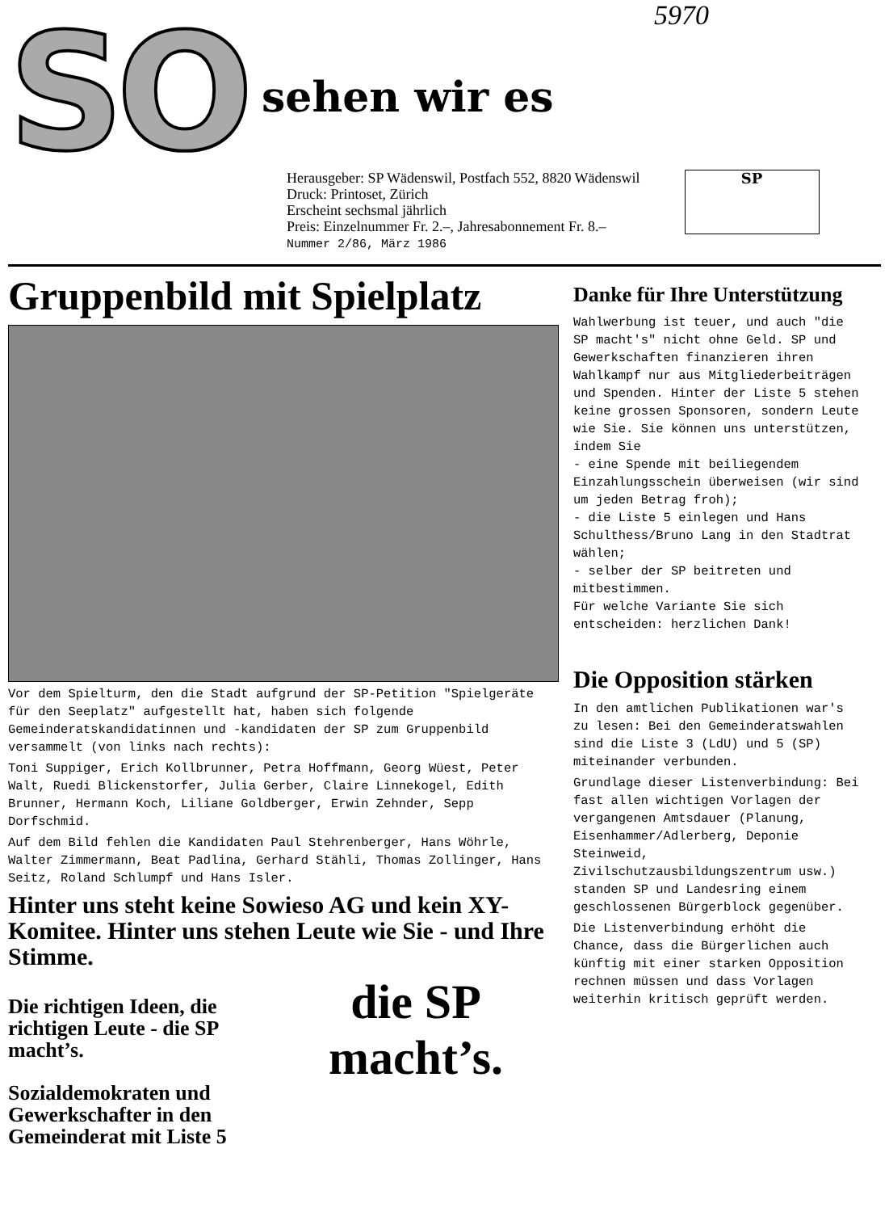5970
SO
sehen wir es
Herausgeber: SP Wädenswil, Postfach 552, 8820 Wädenswil
Druck: Printoset, Zürich
Erscheint sechsmal jährlich
Preis: Einzelnummer Fr. 2.–, Jahresabonnement Fr. 8.–
Nummer 2/86, März 1986
SP
Gruppenbild mit Spielplatz
Vor dem Spielturm, den die Stadt aufgrund der SP-Petition "Spielgeräte für den Seeplatz" aufgestellt hat, haben sich folgende Gemeinderatskandidatinnen und -kandidaten der SP zum Gruppenbild versammelt (von links nach rechts):
Toni Suppiger, Erich Kollbrunner, Petra Hoffmann, Georg Wüest, Peter Walt, Ruedi Blickenstorfer, Julia Gerber, Claire Linnekogel, Edith Brunner, Hermann Koch, Liliane Goldberger, Erwin Zehnder, Sepp Dorfschmid.
Auf dem Bild fehlen die Kandidaten Paul Stehrenberger, Hans Wöhrle, Walter Zimmermann, Beat Padlina, Gerhard Stähli, Thomas Zollinger, Hans Seitz, Roland Schlumpf und Hans Isler.
Hinter uns steht keine Sowieso AG und kein XY-Komitee. Hinter uns stehen Leute wie Sie - und Ihre Stimme.
Die richtigen Ideen, die richtigen Leute - die SP macht’s.
Sozialdemokraten und Gewerkschafter in den Gemeinderat mit Liste 5
die SP
macht’s.
Danke für Ihre Unterstützung
Wahlwerbung ist teuer, und auch "die SP macht's" nicht ohne Geld. SP und Gewerkschaften finanzieren ihren Wahlkampf nur aus Mitgliederbeiträgen und Spenden. Hinter der Liste 5 stehen keine grossen Sponsoren, sondern Leute wie Sie. Sie können uns unterstützen, indem Sie
- eine Spende mit beiliegendem Einzahlungsschein überweisen (wir sind um jeden Betrag froh);
- die Liste 5 einlegen und Hans Schulthess/Bruno Lang in den Stadtrat wählen;
- selber der SP beitreten und mitbestimmen.
Für welche Variante Sie sich entscheiden: herzlichen Dank!
Die Opposition stärken
In den amtlichen Publikationen war's zu lesen: Bei den Gemeinderatswahlen sind die Liste 3 (LdU) und 5 (SP) miteinander verbunden.
Grundlage dieser Listenverbindung: Bei fast allen wichtigen Vorlagen der vergangenen Amtsdauer (Planung, Eisenhammer/Adlerberg, Deponie Steinweid, Zivilschutzausbildungszentrum usw.) standen SP und Landesring einem geschlossenen Bürgerblock gegenüber.
Die Listenverbindung erhöht die Chance, dass die Bürgerlichen auch künftig mit einer starken Opposition rechnen müssen und dass Vorlagen weiterhin kritisch geprüft werden.